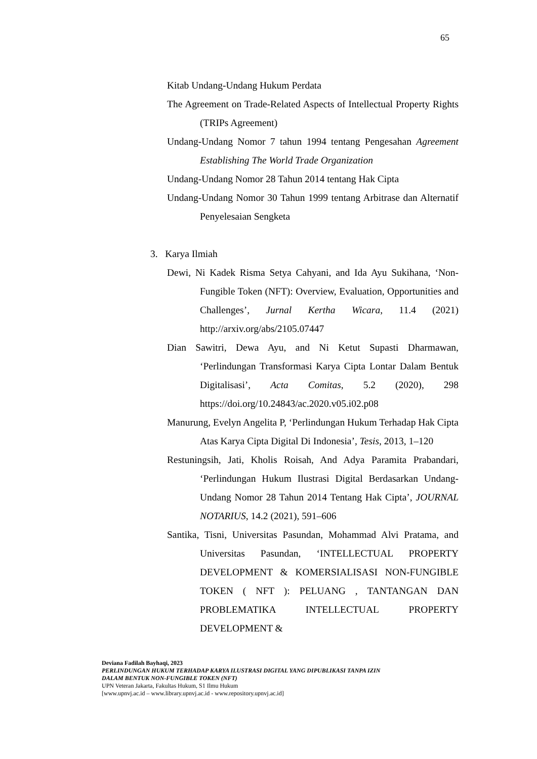65
Kitab Undang-Undang Hukum Perdata
The Agreement on Trade-Related Aspects of Intellectual Property Rights (TRIPs Agreement)
Undang-Undang Nomor 7 tahun 1994 tentang Pengesahan Agreement Establishing The World Trade Organization
Undang-Undang Nomor 28 Tahun 2014 tentang Hak Cipta
Undang-Undang Nomor 30 Tahun 1999 tentang Arbitrase dan Alternatif Penyelesaian Sengketa
3. Karya Ilmiah
Dewi, Ni Kadek Risma Setya Cahyani, and Ida Ayu Sukihana, ‘Non-Fungible Token (NFT): Overview, Evaluation, Opportunities and Challenges’, Jurnal Kertha Wicara, 11.4 (2021) http://arxiv.org/abs/2105.07447
Dian Sawitri, Dewa Ayu, and Ni Ketut Supasti Dharmawan, ‘Perlindungan Transformasi Karya Cipta Lontar Dalam Bentuk Digitalisasi’, Acta Comitas, 5.2 (2020), 298 https://doi.org/10.24843/ac.2020.v05.i02.p08
Manurung, Evelyn Angelita P, ‘Perlindungan Hukum Terhadap Hak Cipta Atas Karya Cipta Digital Di Indonesia’, Tesis, 2013, 1–120
Restuningsih, Jati, Kholis Roisah, And Adya Paramita Prabandari, ‘Perlindungan Hukum Ilustrasi Digital Berdasarkan Undang-Undang Nomor 28 Tahun 2014 Tentang Hak Cipta’, JOURNAL NOTARIUS, 14.2 (2021), 591–606
Santika, Tisni, Universitas Pasundan, Mohammad Alvi Pratama, and Universitas Pasundan, ‘INTELLECTUAL PROPERTY DEVELOPMENT & KOMERSIALISASI NON-FUNGIBLE TOKEN ( NFT ): PELUANG , TANTANGAN DAN PROBLEMATIKA INTELLECTUAL PROPERTY DEVELOPMENT &
Deviana Fadilah Bayhaqi, 2023
PERLINDUNGAN HUKUM TERHADAP KARYA ILUSTRASI DIGITAL YANG DIPUBLIKASI TANPA IZIN
DALAM BENTUK NON-FUNGIBLE TOKEN (NFT)
UPN Veteran Jakarta, Fakultas Hukum, S1 Ilmu Hukum
[www.upnvj.ac.id – www.library.upnvj.ac.id - www.repository.upnvj.ac.id]